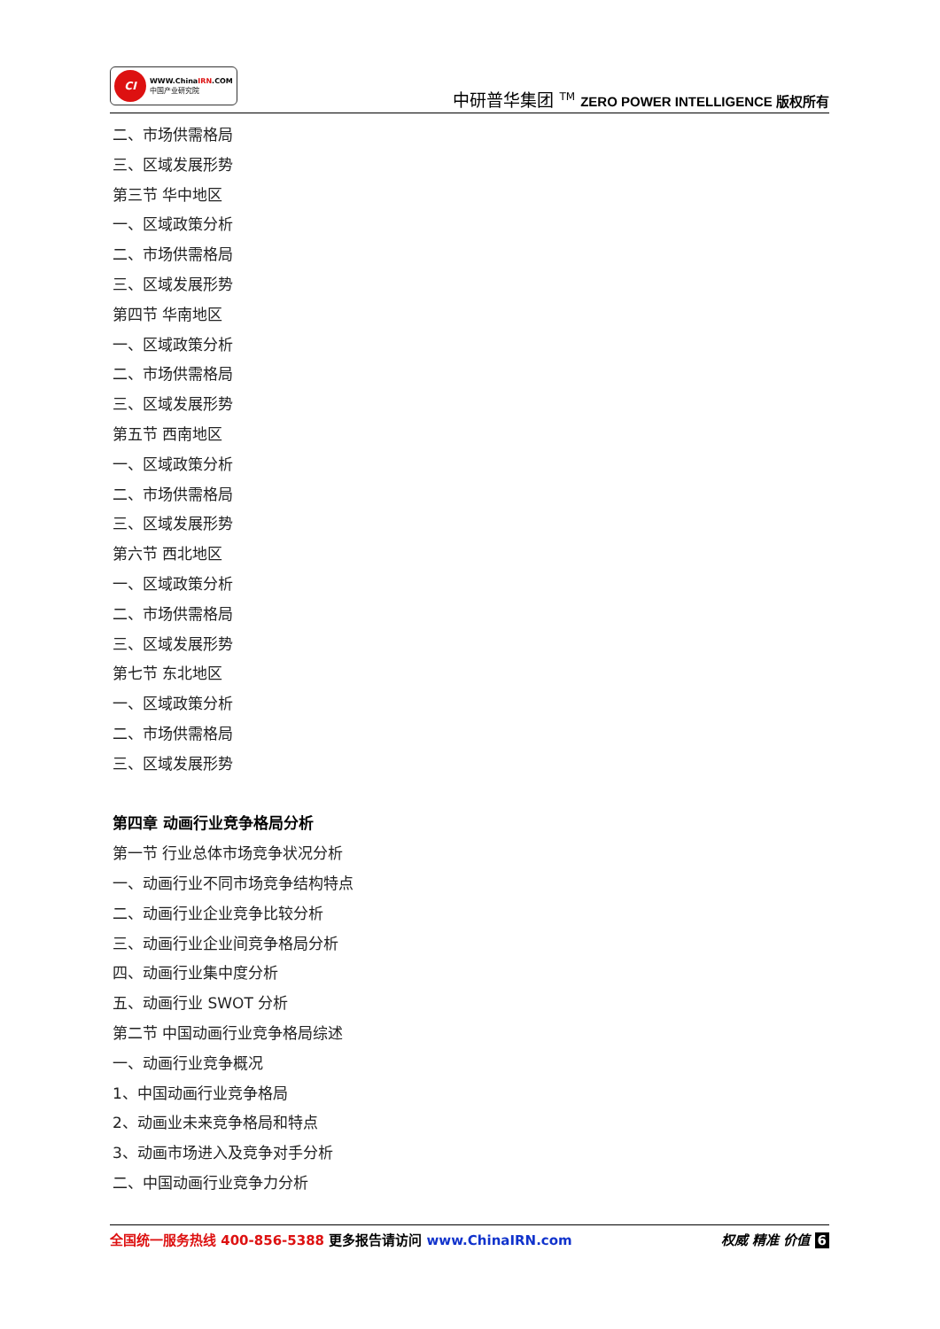CI
WWW.ChinaIRN.COM
中国产业研究院
中研普华集团 <sup>TM</sup> ZERO POWER INTELLIGENCE 版权所有
二、市场供需格局
三、区域发展形势
第三节 华中地区
一、区域政策分析
二、市场供需格局
三、区域发展形势
第四节 华南地区
一、区域政策分析
二、市场供需格局
三、区域发展形势
第五节 西南地区
一、区域政策分析
二、市场供需格局
三、区域发展形势
第六节 西北地区
一、区域政策分析
二、市场供需格局
三、区域发展形势
第七节 东北地区
一、区域政策分析
二、市场供需格局
三、区域发展形势
第四章 动画行业竞争格局分析
第一节 行业总体市场竞争状况分析
一、动画行业不同市场竞争结构特点
二、动画行业企业竞争比较分析
三、动画行业企业间竞争格局分析
四、动画行业集中度分析
五、动画行业 SWOT 分析
第二节 中国动画行业竞争格局综述
一、动画行业竞争概况
1、中国动画行业竞争格局
2、动画业未来竞争格局和特点
3、动画市场进入及竞争对手分析
二、中国动画行业竞争力分析
全国统一服务热线 400-856-5388 更多报告请访问 www.ChinaIRN.com
权威 精准 价值 6